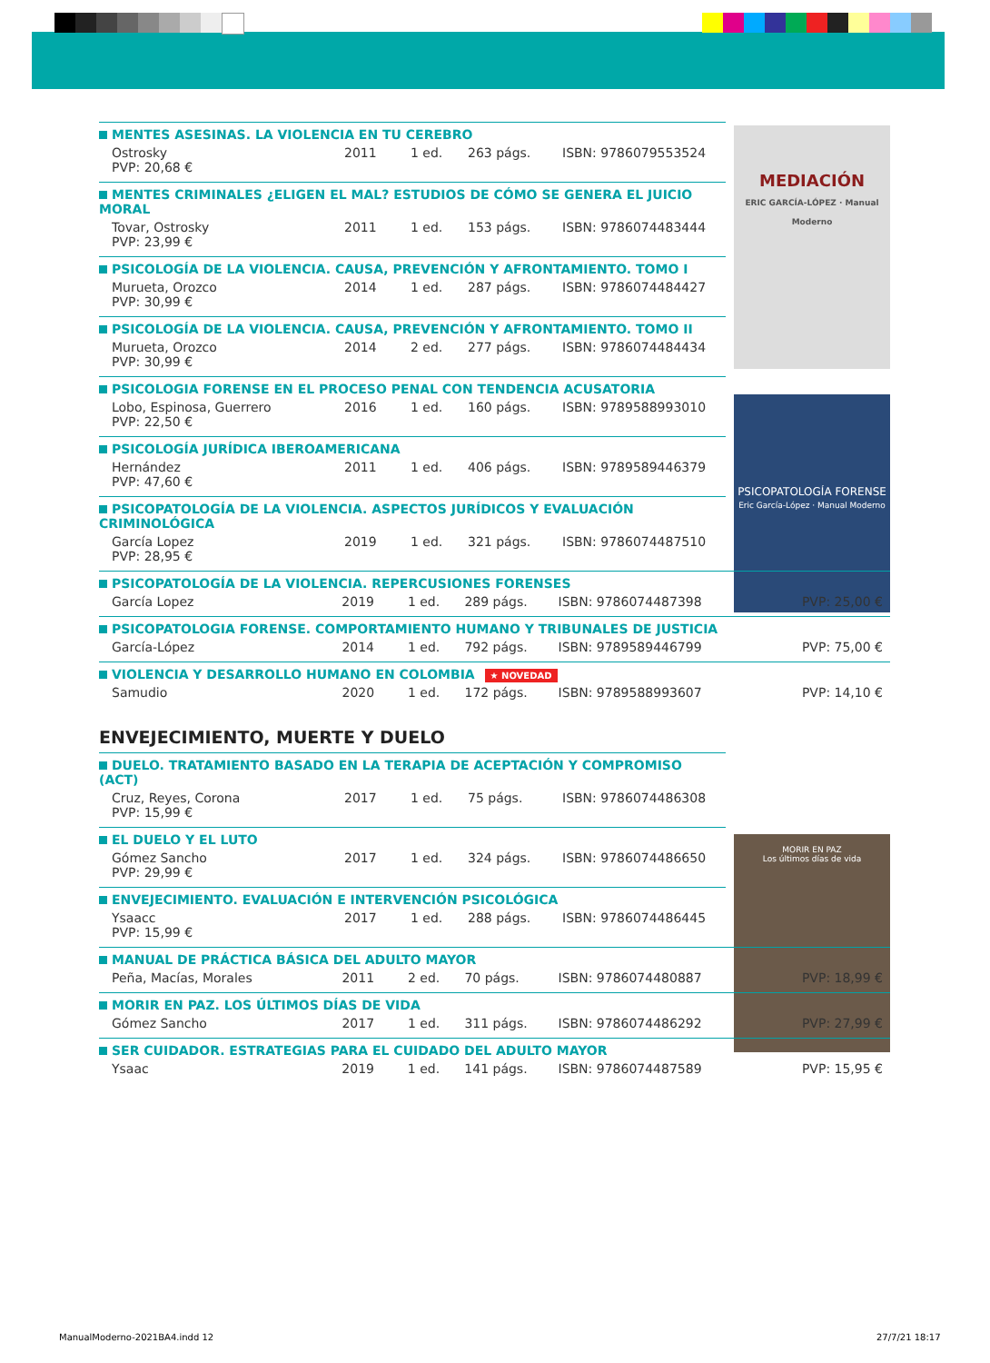MEDIACIÓN
ERIC GARCÍA-LÓPEZ · Manual Moderno
PSICOPATOLOGÍA FORENSE
Eric García-López · Manual Moderno
MORIR EN PAZ
Los últimos días de vida
MENTES ASESINAS. LA VIOLENCIA EN TU CEREBRO
| Ostrosky PVP: 20,68 € | 2011 | 1 ed. | 263 págs. | ISBN: 9786079553524 |
MENTES CRIMINALES ¿ELIGEN EL MAL? ESTUDIOS DE CÓMO SE GENERA EL JUICIO MORAL
| Tovar, Ostrosky PVP: 23,99 € | 2011 | 1 ed. | 153 págs. | ISBN: 9786074483444 |
PSICOLOGÍA DE LA VIOLENCIA. CAUSA, PREVENCIÓN Y AFRONTAMIENTO. TOMO I
| Murueta, Orozco PVP: 30,99 € | 2014 | 1 ed. | 287 págs. | ISBN: 9786074484427 |
PSICOLOGÍA DE LA VIOLENCIA. CAUSA, PREVENCIÓN Y AFRONTAMIENTO. TOMO II
| Murueta, Orozco PVP: 30,99 € | 2014 | 2 ed. | 277 págs. | ISBN: 9786074484434 |
PSICOLOGIA FORENSE EN EL PROCESO PENAL CON TENDENCIA ACUSATORIA
| Lobo, Espinosa, Guerrero PVP: 22,50 € | 2016 | 1 ed. | 160 págs. | ISBN: 9789588993010 |
PSICOLOGÍA JURÍDICA IBEROAMERICANA
| Hernández PVP: 47,60 € | 2011 | 1 ed. | 406 págs. | ISBN: 9789589446379 |
PSICOPATOLOGÍA DE LA VIOLENCIA. ASPECTOS JURÍDICOS Y EVALUACIÓN CRIMINOLÓGICA
| García Lopez PVP: 28,95 € | 2019 | 1 ed. | 321 págs. | ISBN: 9786074487510 |
PSICOPATOLOGÍA DE LA VIOLENCIA. REPERCUSIONES FORENSES
| García Lopez | 2019 | 1 ed. | 289 págs. | ISBN: 9786074487398 | PVP: 25,00 € |
PSICOPATOLOGIA FORENSE. COMPORTAMIENTO HUMANO Y TRIBUNALES DE JUSTICIA
| García-López | 2014 | 1 ed. | 792 págs. | ISBN: 9789589446799 | PVP: 75,00 € |
VIOLENCIA Y DESARROLLO HUMANO EN COLOMBIA ★ NOVEDAD
| Samudio | 2020 | 1 ed. | 172 págs. | ISBN: 9789588993607 | PVP: 14,10 € |
ENVEJECIMIENTO, MUERTE Y DUELO
DUELO. TRATAMIENTO BASADO EN LA TERAPIA DE ACEPTACIÓN Y COMPROMISO (ACT)
| Cruz, Reyes, Corona PVP: 15,99 € | 2017 | 1 ed. | 75 págs. | ISBN: 9786074486308 |
EL DUELO Y EL LUTO
| Gómez Sancho PVP: 29,99 € | 2017 | 1 ed. | 324 págs. | ISBN: 9786074486650 |
ENVEJECIMIENTO. EVALUACIÓN E INTERVENCIÓN PSICOLÓGICA
| Ysaacc PVP: 15,99 € | 2017 | 1 ed. | 288 págs. | ISBN: 9786074486445 |
MANUAL DE PRÁCTICA BÁSICA DEL ADULTO MAYOR
| Peña, Macías, Morales | 2011 | 2 ed. | 70 págs. | ISBN: 9786074480887 | PVP: 18,99 € |
MORIR EN PAZ. LOS ÚLTIMOS DÍAS DE VIDA
| Gómez Sancho | 2017 | 1 ed. | 311 págs. | ISBN: 9786074486292 | PVP: 27,99 € |
SER CUIDADOR. ESTRATEGIAS PARA EL CUIDADO DEL ADULTO MAYOR
| Ysaac | 2019 | 1 ed. | 141 págs. | ISBN: 9786074487589 | PVP: 15,95 € |
ManualModerno-2021BA4.indd 12 27/7/21 18:17